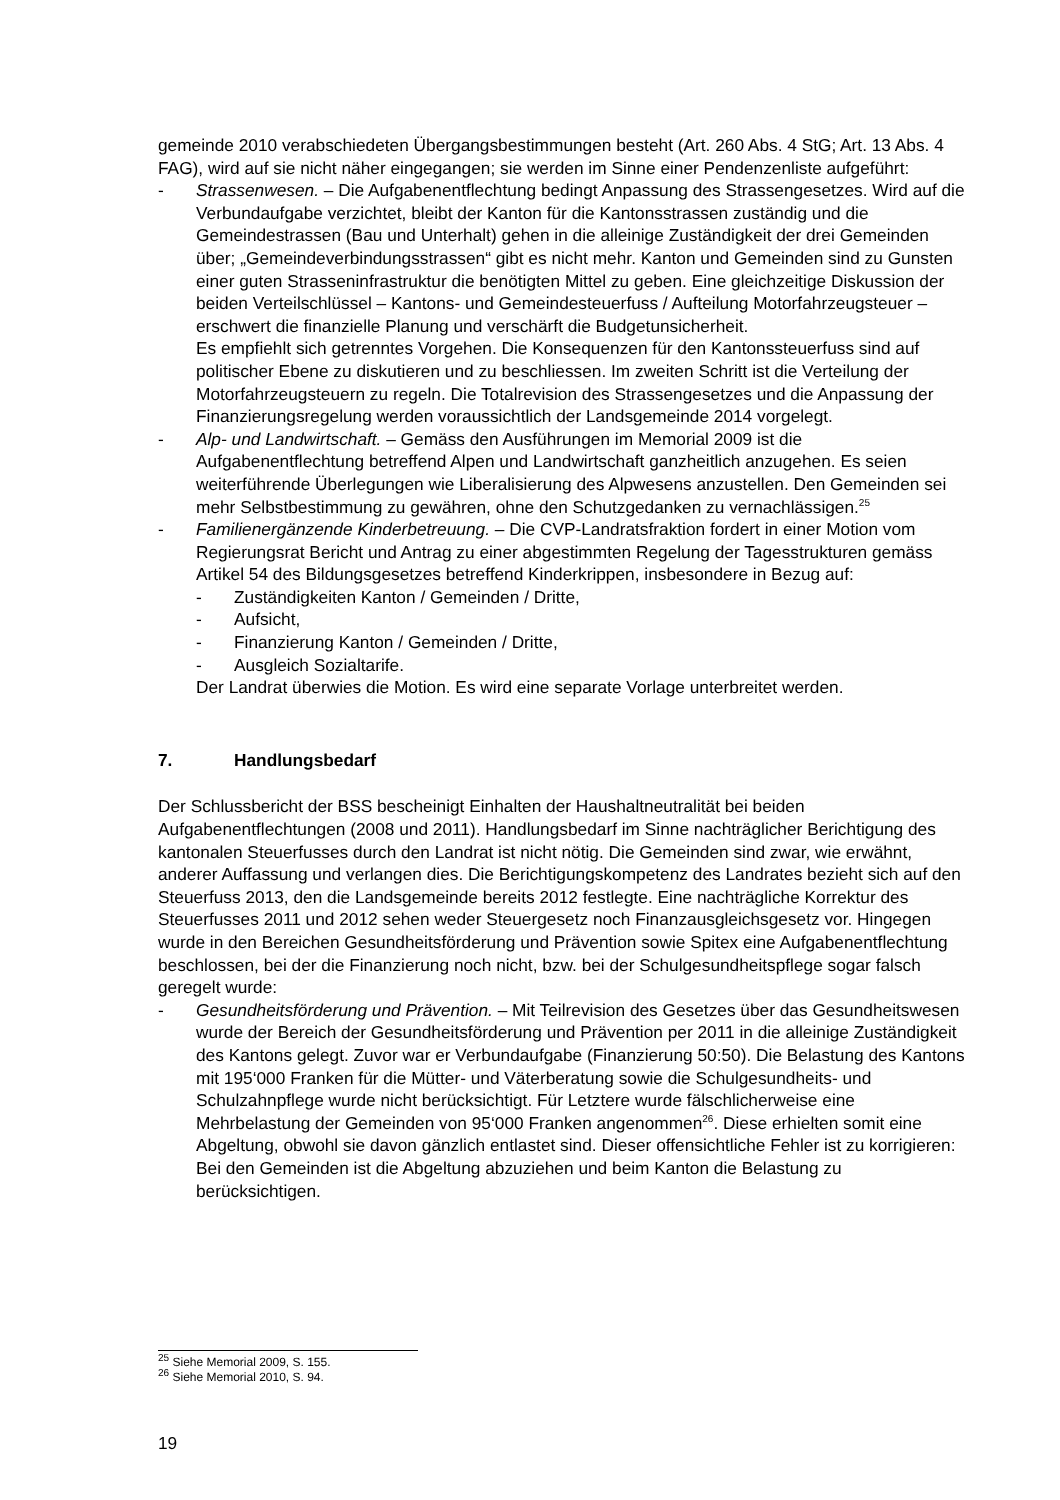gemeinde 2010 verabschiedeten Übergangsbestimmungen besteht (Art. 260 Abs. 4 StG; Art. 13 Abs. 4 FAG), wird auf sie nicht näher eingegangen; sie werden im Sinne einer Pendenzenliste aufgeführt:
- Strassenwesen. – Die Aufgabenentflechtung bedingt Anpassung des Strassengesetzes. Wird auf die Verbundaufgabe verzichtet, bleibt der Kanton für die Kantonsstrassen zuständig und die Gemeindestrassen (Bau und Unterhalt) gehen in die alleinige Zuständigkeit der drei Gemeinden über; „Gemeindeverbindungsstrassen“ gibt es nicht mehr. Kanton und Gemeinden sind zu Gunsten einer guten Strasseninfrastruktur die benötigten Mittel zu geben. Eine gleichzeitige Diskussion der beiden Verteilschlüssel – Kantons- und Gemeindesteuerfuss / Aufteilung Motorfahrzeugsteuer – erschwert die finanzielle Planung und verschärft die Budgetunsicherheit.
Es empfiehlt sich getrenntes Vorgehen. Die Konsequenzen für den Kantonssteuerfuss sind auf politischer Ebene zu diskutieren und zu beschliessen. Im zweiten Schritt ist die Verteilung der Motorfahrzeugsteuern zu regeln. Die Totalrevision des Strassengesetzes und die Anpassung der Finanzierungsregelung werden voraussichtlich der Landsgemeinde 2014 vorgelegt.
- Alp- und Landwirtschaft. – Gemäss den Ausführungen im Memorial 2009 ist die Aufgabenentflechtung betreffend Alpen und Landwirtschaft ganzheitlich anzugehen. Es seien weiterführende Überlegungen wie Liberalisierung des Alpwesens anzustellen. Den Gemeinden sei mehr Selbstbestimmung zu gewähren, ohne den Schutzgedanken zu vernachlässigen.<sup>25</sup>
- Familienergänzende Kinderbetreuung. – Die CVP-Landratsfraktion fordert in einer Motion vom Regierungsrat Bericht und Antrag zu einer abgestimmten Regelung der Tagesstrukturen gemäss Artikel 54 des Bildungsgesetzes betreffend Kinderkrippen, insbesondere in Bezug auf:
- Zuständigkeiten Kanton / Gemeinden / Dritte,
- Aufsicht,
- Finanzierung Kanton / Gemeinden / Dritte,
- Ausgleich Sozialtarife.
Der Landrat überwies die Motion. Es wird eine separate Vorlage unterbreitet werden.
7. Handlungsbedarf
Der Schlussbericht der BSS bescheinigt Einhalten der Haushaltneutralität bei beiden Aufgabenentflechtungen (2008 und 2011). Handlungsbedarf im Sinne nachträglicher Berichtigung des kantonalen Steuerfusses durch den Landrat ist nicht nötig. Die Gemeinden sind zwar, wie erwähnt, anderer Auffassung und verlangen dies. Die Berichtigungskompetenz des Landrates bezieht sich auf den Steuerfuss 2013, den die Landsgemeinde bereits 2012 festlegte. Eine nachträgliche Korrektur des Steuerfusses 2011 und 2012 sehen weder Steuergesetz noch Finanzausgleichsgesetz vor. Hingegen wurde in den Bereichen Gesundheitsförderung und Prävention sowie Spitex eine Aufgabenentflechtung beschlossen, bei der die Finanzierung noch nicht, bzw. bei der Schulgesundheitspflege sogar falsch geregelt wurde:
- Gesundheitsförderung und Prävention. – Mit Teilrevision des Gesetzes über das Gesundheitswesen wurde der Bereich der Gesundheitsförderung und Prävention per 2011 in die alleinige Zuständigkeit des Kantons gelegt. Zuvor war er Verbundaufgabe (Finanzierung 50:50). Die Belastung des Kantons mit 195‘000 Franken für die Mütter- und Väterberatung sowie die Schulgesundheits- und Schulzahnpflege wurde nicht berücksichtigt. Für Letztere wurde fälschlicherweise eine Mehrbelastung der Gemeinden von 95‘000 Franken angenommen<sup>26</sup>. Diese erhielten somit eine Abgeltung, obwohl sie davon gänzlich entlastet sind. Dieser offensichtliche Fehler ist zu korrigieren: Bei den Gemeinden ist die Abgeltung abzuziehen und beim Kanton die Belastung zu berücksichtigen.
<sup>25</sup> Siehe Memorial 2009, S. 155.
<sup>26</sup> Siehe Memorial 2010, S. 94.
19